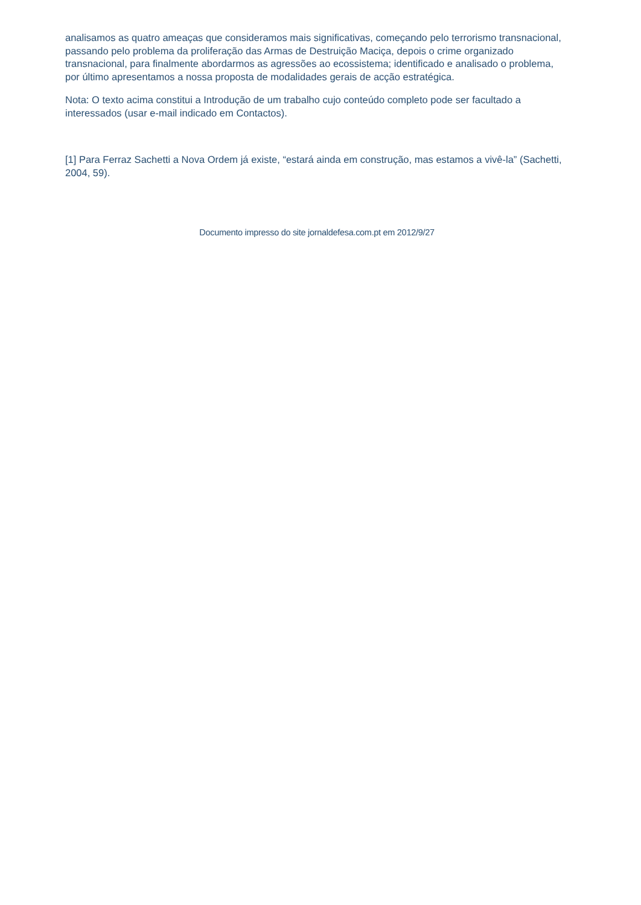analisamos as quatro ameaças que consideramos mais significativas, começando pelo terrorismo transnacional, passando pelo problema da proliferação das Armas de Destruição Maciça, depois o crime organizado transnacional, para finalmente abordarmos as agressões ao ecossistema; identificado e analisado o problema, por último apresentamos a nossa proposta de modalidades gerais de acção estratégica.
Nota: O texto acima constitui a Introdução de um trabalho cujo conteúdo completo pode ser facultado a interessados (usar e-mail indicado em Contactos).
[1] Para Ferraz Sachetti a Nova Ordem já existe, “estará ainda em construção, mas estamos a vivê-la” (Sachetti, 2004, 59).
Documento impresso do site jornaldefesa.com.pt em 2012/9/27